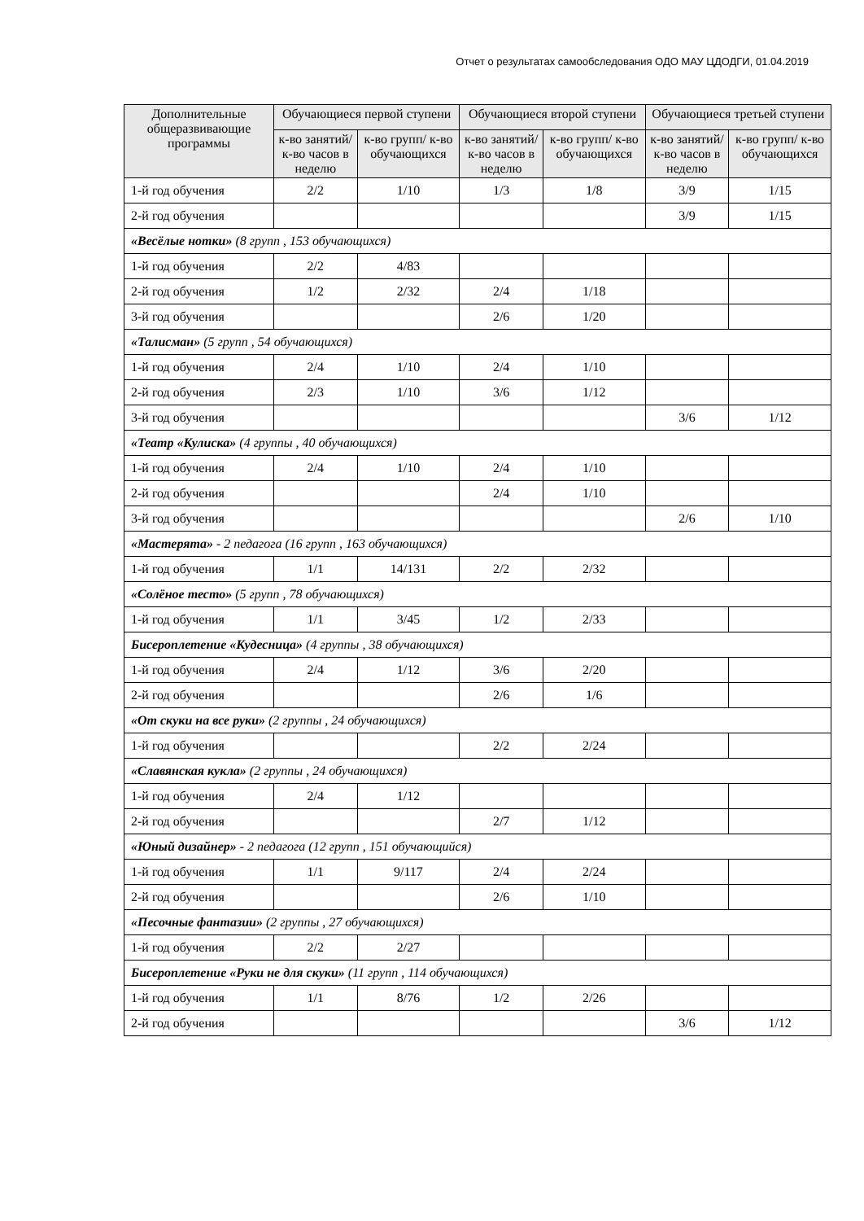Отчет о результатах самообследования ОДО МАУ ЦДОДГИ, 01.04.2019
| Дополнительные общеразвивающие программы | Обучающиеся первой ступени | | Обучающиеся второй ступени | | Обучающиеся третьей ступени | |
| --- | --- | --- | --- | --- | --- | --- |
| | к-во занятий/ к-во часов в неделю | к-во групп/ к-во обучающихся | к-во занятий/ к-во часов в неделю | к-во групп/ к-во обучающихся | к-во занятий/ к-во часов в неделю | к-во групп/ к-во обучающихся |
| 1-й год обучения | 2/2 | 1/10 | 1/3 | 1/8 | 3/9 | 1/15 |
| 2-й год обучения | | | | | 3/9 | 1/15 |
| «Весёлые нотки» (8 групп , 153 обучающихся) | | | | | | |
| 1-й год обучения | 2/2 | 4/83 | | | | |
| 2-й год обучения | 1/2 | 2/32 | 2/4 | 1/18 | | |
| 3-й год обучения | | | 2/6 | 1/20 | | |
| «Талисман» (5 групп , 54 обучающихся) | | | | | | |
| 1-й год обучения | 2/4 | 1/10 | 2/4 | 1/10 | | |
| 2-й год обучения | 2/3 | 1/10 | 3/6 | 1/12 | | |
| 3-й год обучения | | | | | 3/6 | 1/12 |
| «Театр «Кулиска» (4 группы , 40 обучающихся) | | | | | | |
| 1-й год обучения | 2/4 | 1/10 | 2/4 | 1/10 | | |
| 2-й год обучения | | | 2/4 | 1/10 | | |
| 3-й год обучения | | | | | 2/6 | 1/10 |
| «Мастерята» - 2 педагога (16 групп , 163 обучающихся) | | | | | | |
| 1-й год обучения | 1/1 | 14/131 | 2/2 | 2/32 | | |
| «Солёное тесто» (5 групп , 78 обучающихся) | | | | | | |
| 1-й год обучения | 1/1 | 3/45 | 1/2 | 2/33 | | |
| Бисероплетение «Кудесница» (4 группы , 38 обучающихся) | | | | | | |
| 1-й год обучения | 2/4 | 1/12 | 3/6 | 2/20 | | |
| 2-й год обучения | | | 2/6 | 1/6 | | |
| «От скуки на все руки» (2 группы , 24 обучающихся) | | | | | | |
| 1-й год обучения | | | 2/2 | 2/24 | | |
| «Славянская кукла» (2 группы , 24 обучающихся) | | | | | | |
| 1-й год обучения | 2/4 | 1/12 | | | | |
| 2-й год обучения | | | 2/7 | 1/12 | | |
| «Юный дизайнер» - 2 педагога (12 групп , 151 обучающийся) | | | | | | |
| 1-й год обучения | 1/1 | 9/117 | 2/4 | 2/24 | | |
| 2-й год обучения | | | 2/6 | 1/10 | | |
| «Песочные фантазии» (2 группы , 27 обучающихся) | | | | | | |
| 1-й год обучения | 2/2 | 2/27 | | | | |
| Бисероплетение «Руки не для скуки» (11 групп , 114 обучающихся) | | | | | | |
| 1-й год обучения | 1/1 | 8/76 | 1/2 | 2/26 | | |
| 2-й год обучения | | | | | 3/6 | 1/12 |